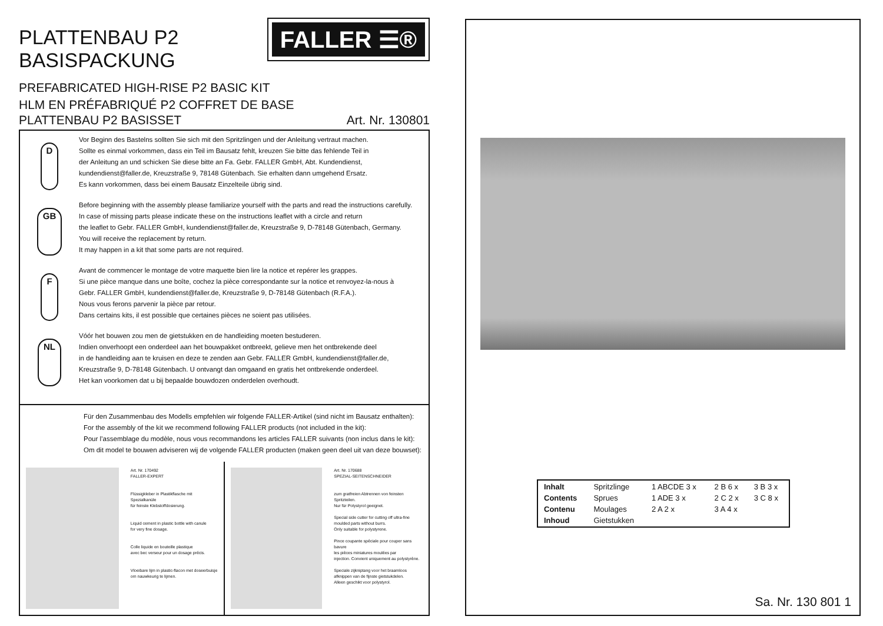FALLER ☰®
PLATTENBAU P2 BASISPACKUNG
PREFABRICATED HIGH-RISE P2 BASIC KIT
HLM EN PRÉFABRIQUÉ P2 COFFRET DE BASE
PLATTENBAU P2 BASISSET Art. Nr. 130801
D
Vor Beginn des Bastelns sollten Sie sich mit den Spritzlingen und der Anleitung vertraut machen.
Sollte es einmal vorkommen, dass ein Teil im Bausatz fehlt, kreuzen Sie bitte das fehlende Teil in
der Anleitung an und schicken Sie diese bitte an Fa. Gebr. FALLER GmbH, Abt. Kundendienst,
kundendienst@faller.de, Kreuzstraße 9, 78148 Gütenbach. Sie erhalten dann umgehend Ersatz.
Es kann vorkommen, dass bei einem Bausatz Einzelteile übrig sind.
GB
Before beginning with the assembly please familiarize yourself with the parts and read the instructions carefully.
In case of missing parts please indicate these on the instructions leaflet with a circle and return
the leaflet to Gebr. FALLER GmbH, kundendienst@faller.de, Kreuzstraße 9, D-78148 Gütenbach, Germany.
You will receive the replacement by return.
It may happen in a kit that some parts are not required.
F
Avant de commencer le montage de votre maquette bien lire la notice et repérer les grappes.
Si une pièce manque dans une boîte, cochez la pièce correspondante sur la notice et renvoyez-la-nous à
Gebr. FALLER GmbH, kundendienst@faller.de, Kreuzstraße 9, D-78148 Gütenbach (R.F.A.).
Nous vous ferons parvenir la pièce par retour.
Dans certains kits, il est possible que certaines pièces ne soient pas utilisées.
NL
Vóór het bouwen zou men de gietstukken en de handleiding moeten bestuderen.
Indien onverhoopt een onderdeel aan het bouwpakket ontbreekt, gelieve men het ontbrekende deel
in de handleiding aan te kruisen en deze te zenden aan Gebr. FALLER GmbH, kundendienst@faller.de,
Kreuzstraße 9, D-78148 Gütenbach. U ontvangt dan omgaand en gratis het ontbrekende onderdeel.
Het kan voorkomen dat u bij bepaalde bouwdozen onderdelen overhoudt.
Für den Zusammenbau des Modells empfehlen wir folgende FALLER-Artikel (sind nicht im Bausatz enthalten):
For the assembly of the kit we recommend following FALLER products (not included in the kit):
Pour l’assemblage du modèle, nous vous recommandons les articles FALLER suivants (non inclus dans le kit):
Om dit model te bouwen adviseren wij de volgende FALLER producten (maken geen deel uit van deze bouwset):
Art. Nr. 170492
FALLER-EXPERT
Flüssigkleber in Plastikflasche mit Spezialkanüle
für feinste Klebstoffdosierung.
Liquid cement in plastic bottle with canule
for very fine dosage.
Colle liquide en bouteille plastique
avec bec verseur pour un dosage précis.
Vloeibare lijm in plastic-flacon met doseerbuisje
om nauwkeurig te lijmen.
Art. Nr. 170688
SPEZIAL-SEITENSCHNEIDER
zum gratfreien Abtrennen von feinsten
Spritzteilen.
Nur für Polystyrol geeignet.
Special side cutter for cutting off ultra-fine
moulded parts without burrs.
Only suitable for polystyrene.
Pince coupante spéciale pour couper sans bavure
les pièces miniatures moulées par
injection. Convient uniquement au polystyrène.
Speciale zijkniptang voor het braamloos
afknippen van de fijnste gietstukdelen.
Alleen geschikt voor polystyrol.
| Inhalt | Spritzlinge | 1 ABCDE 3 x | 2 B 6 x | 3 B 3 x |
| Contents | Sprues | 1 ADE 3 x | 2 C 2 x | 3 C 8 x |
| Contenu | Moulages | 2 A 2 x | 3 A 4 x | |
| Inhoud | Gietstukken | | | |
Sa. Nr. 130 801 1